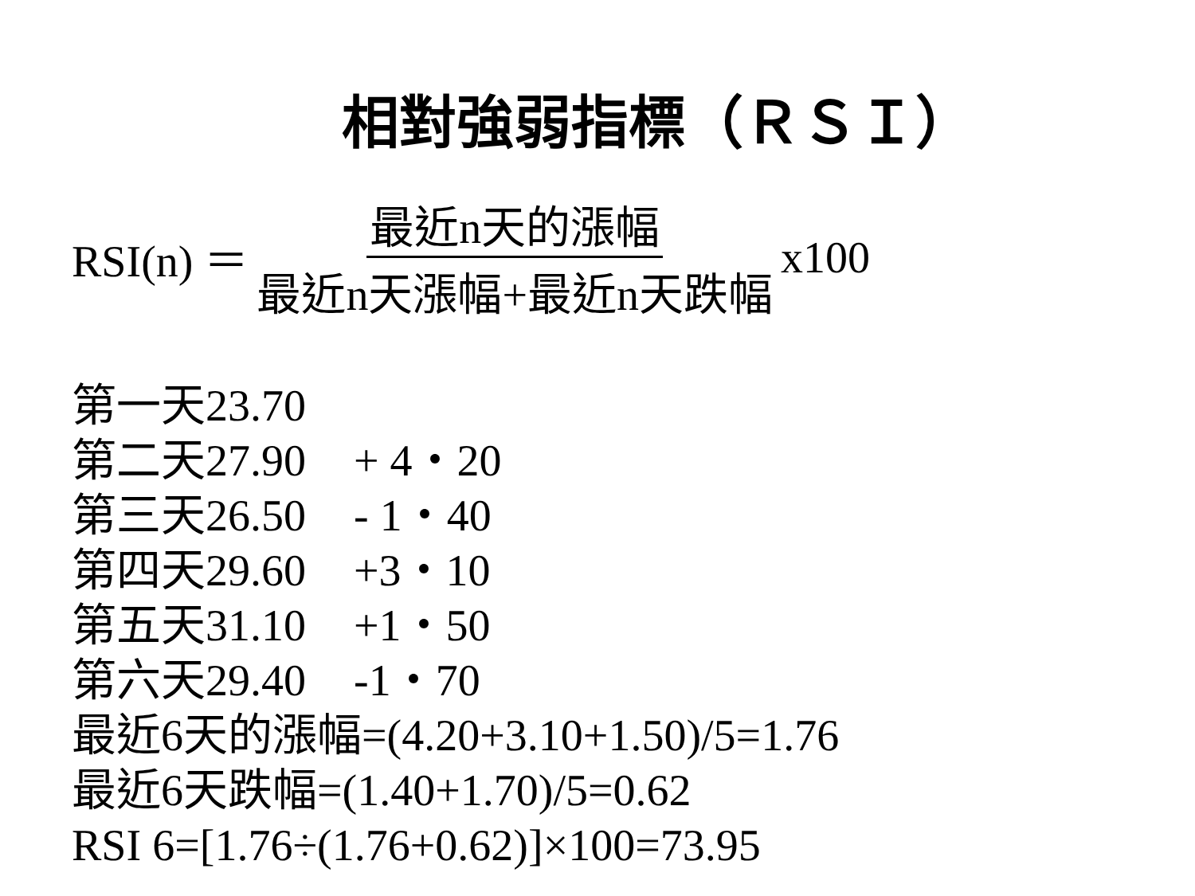相對強弱指標（ＲＳＩ）
RSI(n) ＝ 最近n天的漲幅 最近n天漲幅+最近n天跌幅 x100
第一天23.70
第二天27.90 + 4・20
第三天26.50 - 1・40
第四天29.60 +3・10
第五天31.10 +1・50
第六天29.40 -1・70
最近6天的漲幅=(4.20+3.10+1.50)/5=1.76
最近6天跌幅=(1.40+1.70)/5=0.62
RSI 6=[1.76÷(1.76+0.62)]×100=73.95